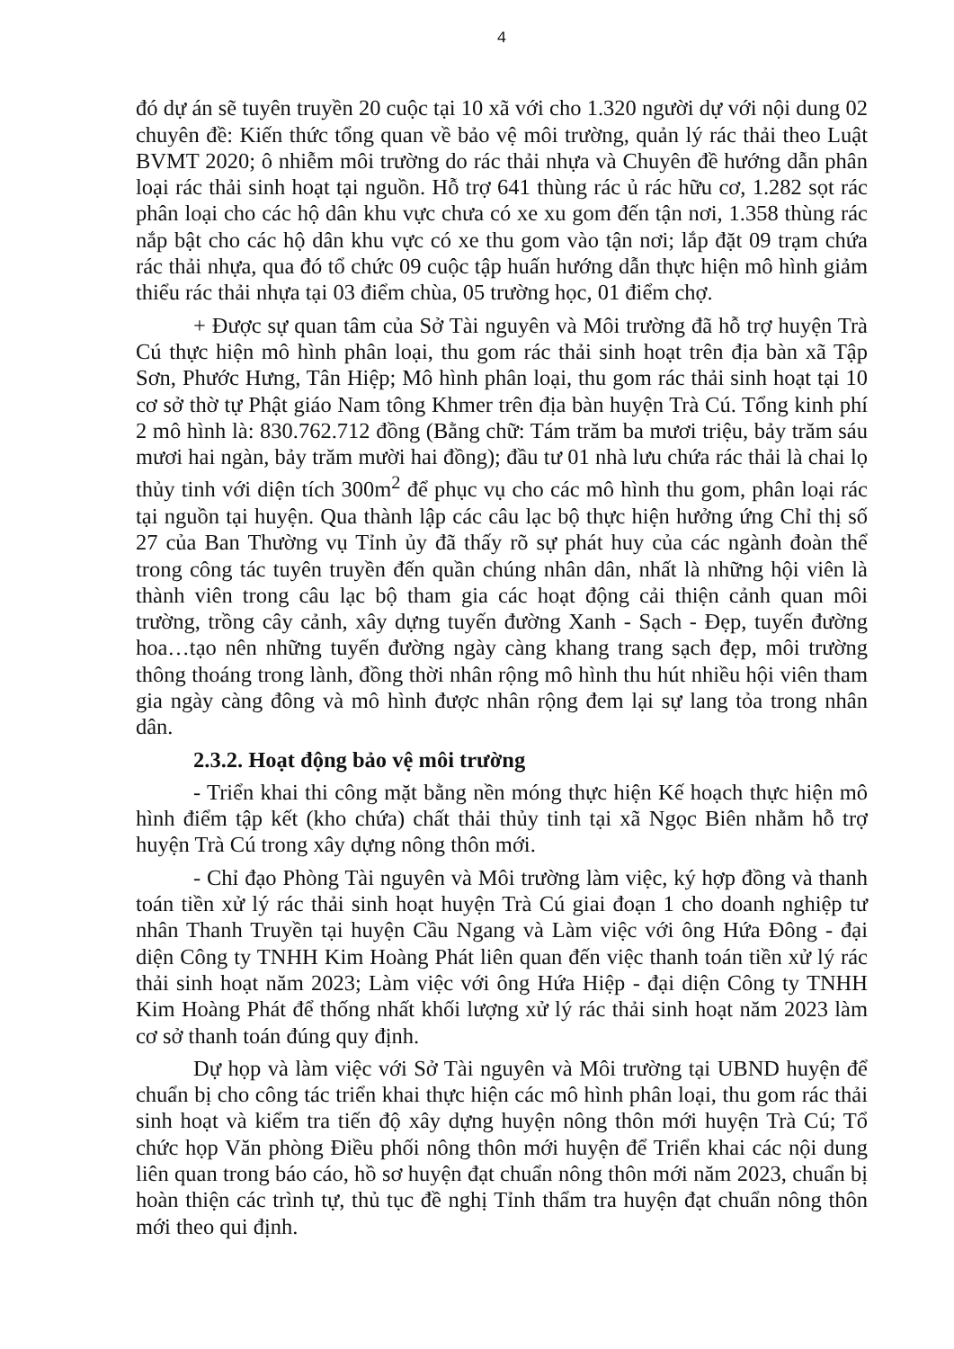4
đó dự án sẽ tuyên truyền 20 cuộc tại 10 xã với cho 1.320 người dự với nội dung 02 chuyên đề: Kiến thức tổng quan về bảo vệ môi trường, quản lý rác thải theo Luật BVMT 2020; ô nhiễm môi trường do rác thải nhựa và Chuyên đề hướng dẫn phân loại rác thải sinh hoạt tại nguồn. Hỗ trợ 641 thùng rác ủ rác hữu cơ, 1.282 sọt rác phân loại cho các hộ dân khu vực chưa có xe xu gom đến tận nơi, 1.358 thùng rác nắp bật cho các hộ dân khu vực có xe thu gom vào tận nơi; lắp đặt 09 trạm chứa rác thải nhựa, qua đó tổ chức 09 cuộc tập huấn hướng dẫn thực hiện mô hình giảm thiểu rác thải nhựa tại 03 điểm chùa, 05 trường học, 01 điểm chợ.
+ Được sự quan tâm của Sở Tài nguyên và Môi trường đã hỗ trợ huyện Trà Cú thực hiện mô hình phân loại, thu gom rác thải sinh hoạt trên địa bàn xã Tập Sơn, Phước Hưng, Tân Hiệp; Mô hình phân loại, thu gom rác thải sinh hoạt tại 10 cơ sở thờ tự Phật giáo Nam tông Khmer trên địa bàn huyện Trà Cú. Tổng kinh phí 2 mô hình là: 830.762.712 đồng (Bằng chữ: Tám trăm ba mươi triệu, bảy trăm sáu mươi hai ngàn, bảy trăm mười hai đồng); đầu tư 01 nhà lưu chứa rác thải là chai lọ thủy tinh với diện tích 300m<sup>2</sup> để phục vụ cho các mô hình thu gom, phân loại rác tại nguồn tại huyện. Qua thành lập các câu lạc bộ thực hiện hưởng ứng Chỉ thị số 27 của Ban Thường vụ Tỉnh ủy đã thấy rõ sự phát huy của các ngành đoàn thể trong công tác tuyên truyền đến quần chúng nhân dân, nhất là những hội viên là thành viên trong câu lạc bộ tham gia các hoạt động cải thiện cảnh quan môi trường, trồng cây cảnh, xây dựng tuyến đường Xanh - Sạch - Đẹp, tuyến đường hoa…tạo nên những tuyến đường ngày càng khang trang sạch đẹp, môi trường thông thoáng trong lành, đồng thời nhân rộng mô hình thu hút nhiều hội viên tham gia ngày càng đông và mô hình được nhân rộng đem lại sự lang tỏa trong nhân dân.
2.3.2. Hoạt động bảo vệ môi trường
- Triển khai thi công mặt bằng nền móng thực hiện Kế hoạch thực hiện mô hình điểm tập kết (kho chứa) chất thải thủy tinh tại xã Ngọc Biên nhằm hỗ trợ huyện Trà Cú trong xây dựng nông thôn mới.
- Chỉ đạo Phòng Tài nguyên và Môi trường làm việc, ký hợp đồng và thanh toán tiền xử lý rác thải sinh hoạt huyện Trà Cú giai đoạn 1 cho doanh nghiệp tư nhân Thanh Truyền tại huyện Cầu Ngang và Làm việc với ông Hứa Đông - đại diện Công ty TNHH Kim Hoàng Phát liên quan đến việc thanh toán tiền xử lý rác thải sinh hoạt năm 2023; Làm việc với ông Hứa Hiệp - đại diện Công ty TNHH Kim Hoàng Phát để thống nhất khối lượng xử lý rác thải sinh hoạt năm 2023 làm cơ sở thanh toán đúng quy định.
Dự họp và làm việc với Sở Tài nguyên và Môi trường tại UBND huyện để chuẩn bị cho công tác triển khai thực hiện các mô hình phân loại, thu gom rác thải sinh hoạt và kiểm tra tiến độ xây dựng huyện nông thôn mới huyện Trà Cú; Tổ chức họp Văn phòng Điều phối nông thôn mới huyện để Triển khai các nội dung liên quan trong báo cáo, hồ sơ huyện đạt chuẩn nông thôn mới năm 2023, chuẩn bị hoàn thiện các trình tự, thủ tục đề nghị Tỉnh thẩm tra huyện đạt chuẩn nông thôn mới theo qui định.